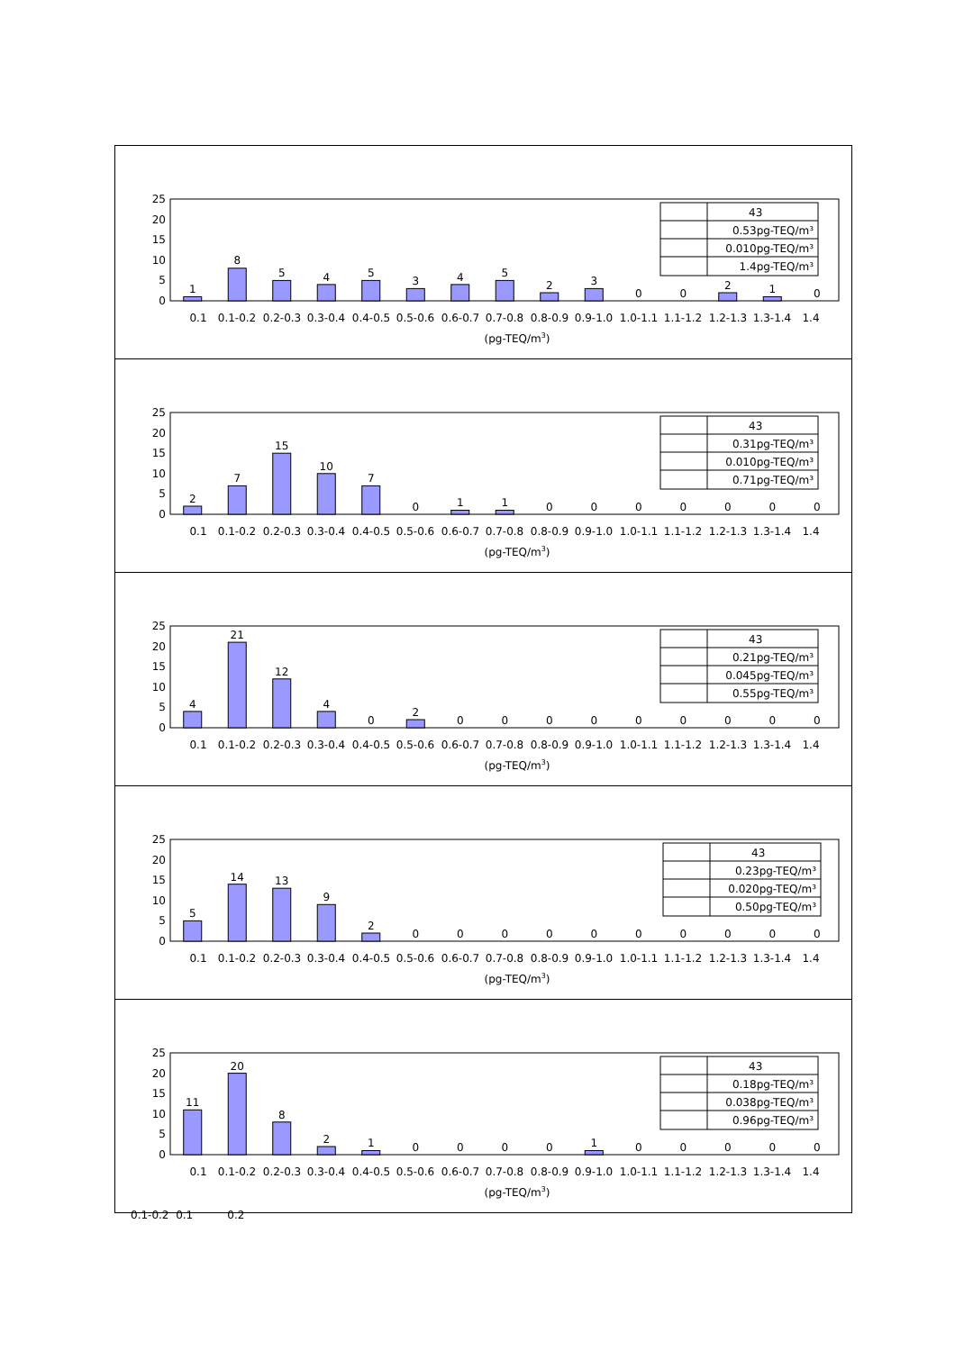25
20
15
10
5
0
1
8
5
4
5
3
4
5
2
3
0
0
2
1
0
0.1
0.1-0.2
0.2-0.3
0.3-0.4
0.4-0.5
0.5-0.6
0.6-0.7
0.7-0.8
0.8-0.9
0.9-1.0
1.0-1.1
1.1-1.2
1.2-1.3
1.3-1.4
1.4
(pg-TEQ/m3)
43
0.53pg-TEQ/m³
0.010pg-TEQ/m³
1.4pg-TEQ/m³
25
20
15
10
5
0
2
7
15
10
7
0
1
1
0
0
0
0
0
0
0
0.1
0.1-0.2
0.2-0.3
0.3-0.4
0.4-0.5
0.5-0.6
0.6-0.7
0.7-0.8
0.8-0.9
0.9-1.0
1.0-1.1
1.1-1.2
1.2-1.3
1.3-1.4
1.4
(pg-TEQ/m3)
43
0.31pg-TEQ/m³
0.010pg-TEQ/m³
0.71pg-TEQ/m³
25
20
15
10
5
0
4
21
12
4
0
2
0
0
0
0
0
0
0
0
0
0.1
0.1-0.2
0.2-0.3
0.3-0.4
0.4-0.5
0.5-0.6
0.6-0.7
0.7-0.8
0.8-0.9
0.9-1.0
1.0-1.1
1.1-1.2
1.2-1.3
1.3-1.4
1.4
(pg-TEQ/m3)
43
0.21pg-TEQ/m³
0.045pg-TEQ/m³
0.55pg-TEQ/m³
25
20
15
10
5
0
5
14
13
9
2
0
0
0
0
0
0
0
0
0
0
0.1
0.1-0.2
0.2-0.3
0.3-0.4
0.4-0.5
0.5-0.6
0.6-0.7
0.7-0.8
0.8-0.9
0.9-1.0
1.0-1.1
1.1-1.2
1.2-1.3
1.3-1.4
1.4
(pg-TEQ/m3)
43
0.23pg-TEQ/m³
0.020pg-TEQ/m³
0.50pg-TEQ/m³
25
20
15
10
5
0
11
20
8
2
1
0
0
0
0
1
0
0
0
0
0
0.1
0.1-0.2
0.2-0.3
0.3-0.4
0.4-0.5
0.5-0.6
0.6-0.7
0.7-0.8
0.8-0.9
0.9-1.0
1.0-1.1
1.1-1.2
1.2-1.3
1.3-1.4
1.4
(pg-TEQ/m3)
43
0.18pg-TEQ/m³
0.038pg-TEQ/m³
0.96pg-TEQ/m³
0.1-0.2 0.1 0.2